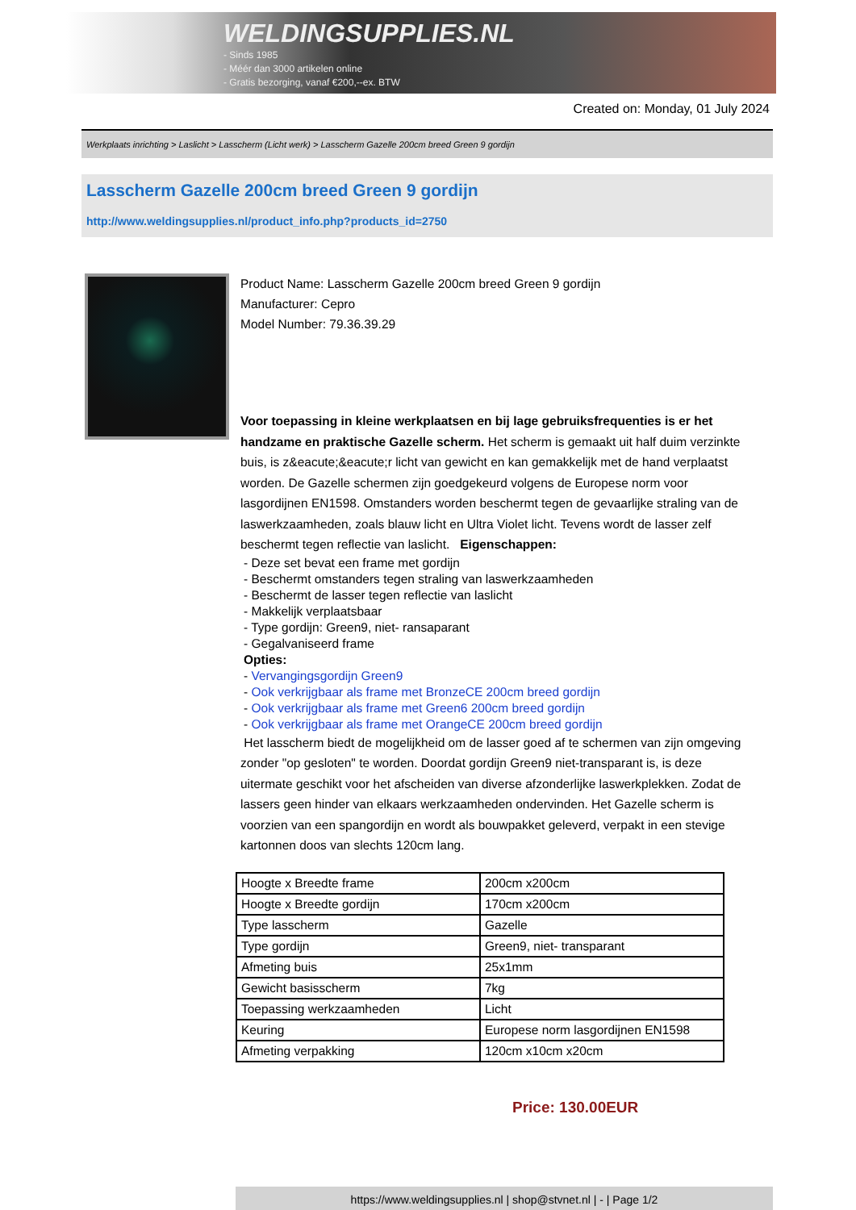WELDINGSUPPLIES.NL
- Sinds 1985
- Méér dan 3000 artikelen online
- Gratis bezorging, vanaf €200,--ex. BTW
Created on: Monday, 01 July 2024
Werkplaats inrichting > Laslicht > Lasscherm (Licht werk) > Lasscherm Gazelle 200cm breed Green 9 gordijn
Lasscherm Gazelle 200cm breed Green 9 gordijn
http://www.weldingsupplies.nl/product_info.php?products_id=2750
Product Name: Lasscherm Gazelle 200cm breed Green 9 gordijn
Manufacturer: Cepro
Model Number: 79.36.39.29
Voor toepassing in kleine werkplaatsen en bij lage gebruiksfrequenties is er het handzame en praktische Gazelle scherm. Het scherm is gemaakt uit half duim verzinkte buis, is z&eacute;&eacute;r licht van gewicht en kan gemakkelijk met de hand verplaatst worden. De Gazelle schermen zijn goedgekeurd volgens de Europese norm voor lasgordijnen EN1598. Omstanders worden beschermt tegen de gevaarlijke straling van de laswerkzaamheden, zoals blauw licht en Ultra Violet licht. Tevens wordt de lasser zelf beschermt tegen reflectie van laslicht. Eigenschappen:
- Deze set bevat een frame met gordijn
- Beschermt omstanders tegen straling van laswerkzaamheden
- Beschermt de lasser tegen reflectie van laslicht
- Makkelijk verplaatsbaar
- Type gordijn: Green9, niet- ransaparant
- Gegalvaniseerd frame
Opties:
- Vervangingsgordijn Green9
- Ook verkrijgbaar als frame met BronzeCE 200cm breed gordijn
- Ook verkrijgbaar als frame met Green6 200cm breed gordijn
- Ook verkrijgbaar als frame met OrangeCE 200cm breed gordijn
Het lasscherm biedt de mogelijkheid om de lasser goed af te schermen van zijn omgeving zonder "op gesloten" te worden. Doordat gordijn Green9 niet-transparant is, is deze uitermate geschikt voor het afscheiden van diverse afzonderlijke laswerkplekken. Zodat de lassers geen hinder van elkaars werkzaamheden ondervinden. Het Gazelle scherm is voorzien van een spangordijn en wordt als bouwpakket geleverd, verpakt in een stevige kartonnen doos van slechts 120cm lang.
| Hoogte x Breedte frame | 200cm x200cm |
| Hoogte x Breedte gordijn | 170cm x200cm |
| Type lasscherm | Gazelle |
| Type gordijn | Green9, niet- transparant |
| Afmeting buis | 25x1mm |
| Gewicht basisscherm | 7kg |
| Toepassing werkzaamheden | Licht |
| Keuring | Europese norm lasgordijnen EN1598 |
| Afmeting verpakking | 120cm x10cm x20cm |
Price: 130.00EUR
https://www.weldingsupplies.nl | shop@stvnet.nl | - | Page 1/2